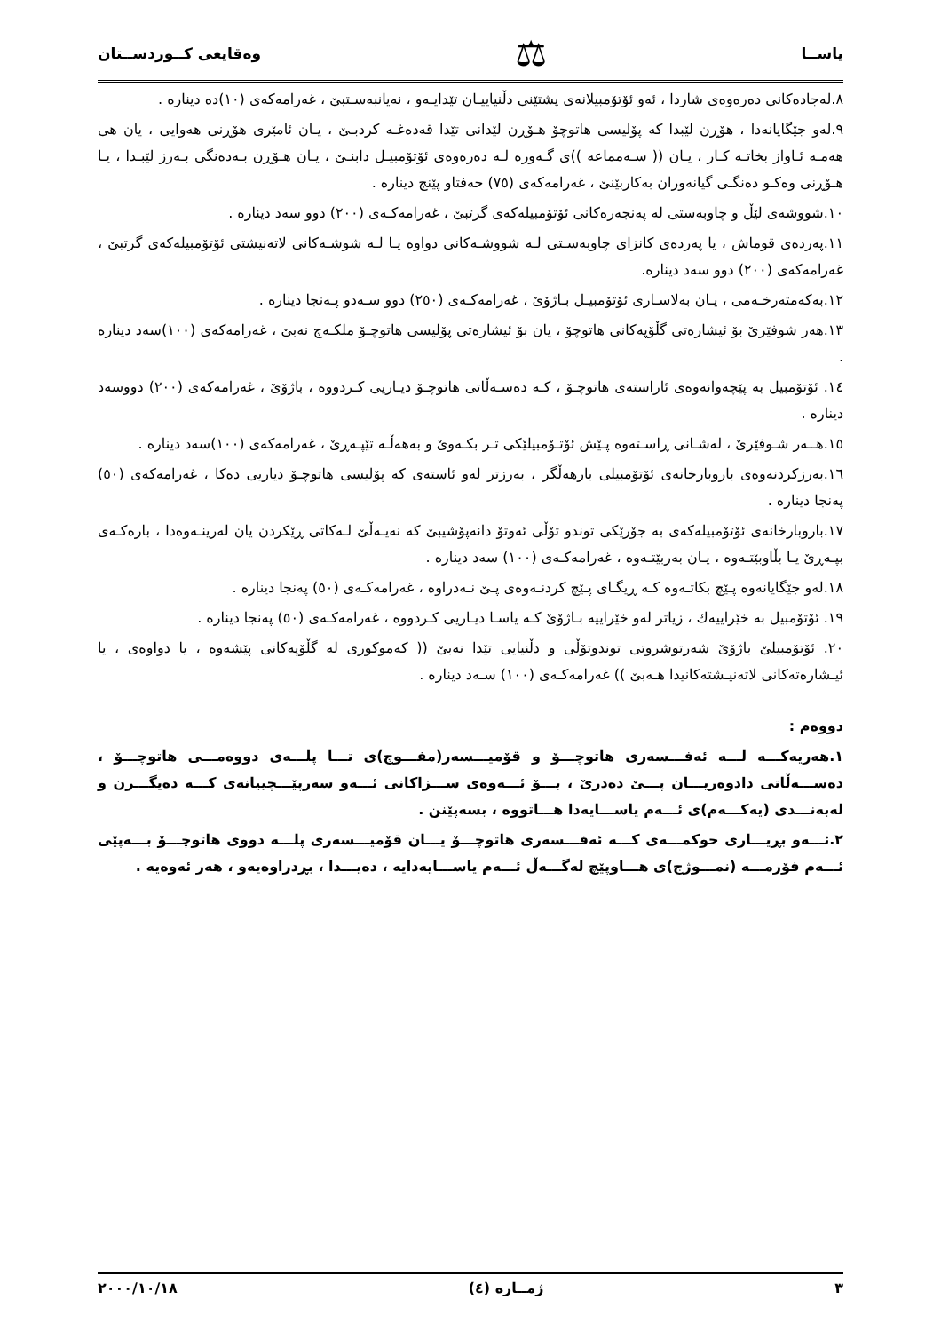یاســا ⚖ وەقایعی كــوردســتان
٨.لەجادەكانی دەرەوەی شاردا ، ئەو ئۆتۆمبیلانەی پشتێنی دڵنیاییـان تێدایـەو ، نەیانبەسـتبێ ، غەرامەكەی (١٠)دە دیناره .
٩.لەو جێگایانەدا ، هۆڕن لێبدا كە پۆلیسی هاتوچۆ هـۆڕن لێدانی تێدا قەدەغـە كردبـێ ، یـان ئامێری هۆڕنی هەوایی ، یان هی هەمـە ئـاواز بخاتـە كـار ، یـان (( سـەمماعە ))ی گـەورە لـە دەرەوەی ئۆتۆمبیـل دابنـێ ، یـان هـۆڕن بـەدەنگی بـەرز لێبـدا ، یـا هـۆڕنی وەكـو دەنگـی گیانەوران بەكاربێنێ ، غەرامەكەی (٧٥) حەفتاو پێنج دیناره .
١٠.شووشەی لێڵ و چاوبەستی لە پەنجەرەكانی ئۆتۆمبیلەكەی گرتبێ ، غەرامەكـەی (٢٠٠) دوو سەد دیناره .
١١.پەردەی قوماش ، یا پەردەی كانزای چاوبەسـتی لـە شووشـەكانی دواوە یـا لـە شوشـەكانی لاتەنیشتی ئۆتۆمبیلەكەی گرتبێ ، غەرامەكەی (٢٠٠) دوو سەد دیناره.
١٢.بەكەمتەرخـەمی ، یـان بەلاسـاری ئۆتۆمبیـل بـاژۆێ ، غەرامەكـەی (٢٥٠) دوو سـەدو پـەنجا دیناره .
١٣.هەر شوفێرێ بۆ ئیشارەتی گڵۆپەكانی هاتوچۆ ، یان بۆ ئیشارەتی پۆلیسی هاتوچـۆ ملكـەچ نەبێ ، غەرامەكەی (١٠٠)سەد دیناره .
١٤. ئۆتۆمبیل بە پێچەوانەوەی ئاراستەی هاتوچـۆ ، كـە دەسـەڵاتی هاتوچـۆ دیـاریی كـردووە ، باژۆێ ، غەرامەكەی (٢٠٠) دووسەد دیناره .
١٥.هــەر شـوفێرێ ، لەشـانی ڕاسـتەوە پـێش ئۆتـۆمبیلێكی تـر بكـەوێ و بەهەڵـە تێپـەڕێ ، غەرامەكەی (١٠٠)سەد دیناره .
١٦.بەرزكردنەوەی باروبارخانەی ئۆتۆمبیلی بارهەڵگر ، بەرزتر لەو ئاستەی كە پۆلیسی هاتوچـۆ دیاریی دەكا ، غەرامەكەی (٥٠) پەنجا دیناره .
١٧.باروبارخانەی ئۆتۆمبیلەكەی بە جۆرێكی توندو تۆڵی ئەوتۆ دانەپۆشیبێ كە نەیـەڵێ لـەكاتی ڕێكردن یان لەرینـەوەدا ، بارەكـەی بپـەڕێ یـا بڵاوبێتـەوە ، یـان بەربێتـەوە ، غەرامەكـەی (١٠٠) سەد دیناره .
١٨.لەو جێگایانەوە پـێچ بكاتـەوە كـە ڕیگـای پـێچ كردنـەوەی پـێ نـەدراوە ، غەرامەكـەی (٥٠) پەنجا دیناره .
١٩. ئۆتۆمبیل بە خێراییەك ، زیاتر لەو خێراییە بـاژۆێ كـە یاسـا دیـاریی كـردووە ، غەرامەكـەی (٥٠) پەنجا دیناره .
٢٠. ئۆتۆمبیلێ باژۆێ شەرتوشروتی توندوتۆڵی و دڵنیایی تێدا نەبێ (( كەموكوری لە گڵۆپەكانی پێشەوە ، یا دواوەی ، یا ئیـشارەتەكانی لاتەنیـشتەكانیدا هـەبێ )) غەرامەكـەی (١٠٠) سـەد دیناره .
دووەم :
١.هەریەكـــە لـــە ئەفـــسەری هاتوچـــۆ و قۆمیـــسەر(مفـــوچ)ی تـــا پلـــەی دووەمـــی هاتوچـــۆ ، دەســـەڵاتی دادوەریـــان پـــێ دەدرێ ، بـــۆ ئـــەوەی ســـزاكانی ئـــەو سەرپێـــچییانەی كـــە دەیگـــرن و لەبەنـــدی (یەكـــەم)ی ئـــەم یاســـایەدا هـــاتووە ، بسەپێنن .
٢.ئـــەو بڕیـــاری حوكمـــەی كـــە ئەفـــسەری هاتوچـــۆ یـــان قۆمیـــسەری پلـــە دووی هاتوچـــۆ بـــەپێی ئـــەم فۆرمـــە (نمـــوژج)ی هـــاوپێچ لەگـــەڵ ئـــەم یاســـایەدایە ، دەیـــدا ، بڕدراوەیەو ، هەر ئەوەیە .
٣ ژمــاره (٤) ٢٠٠٠/١٠/١٨